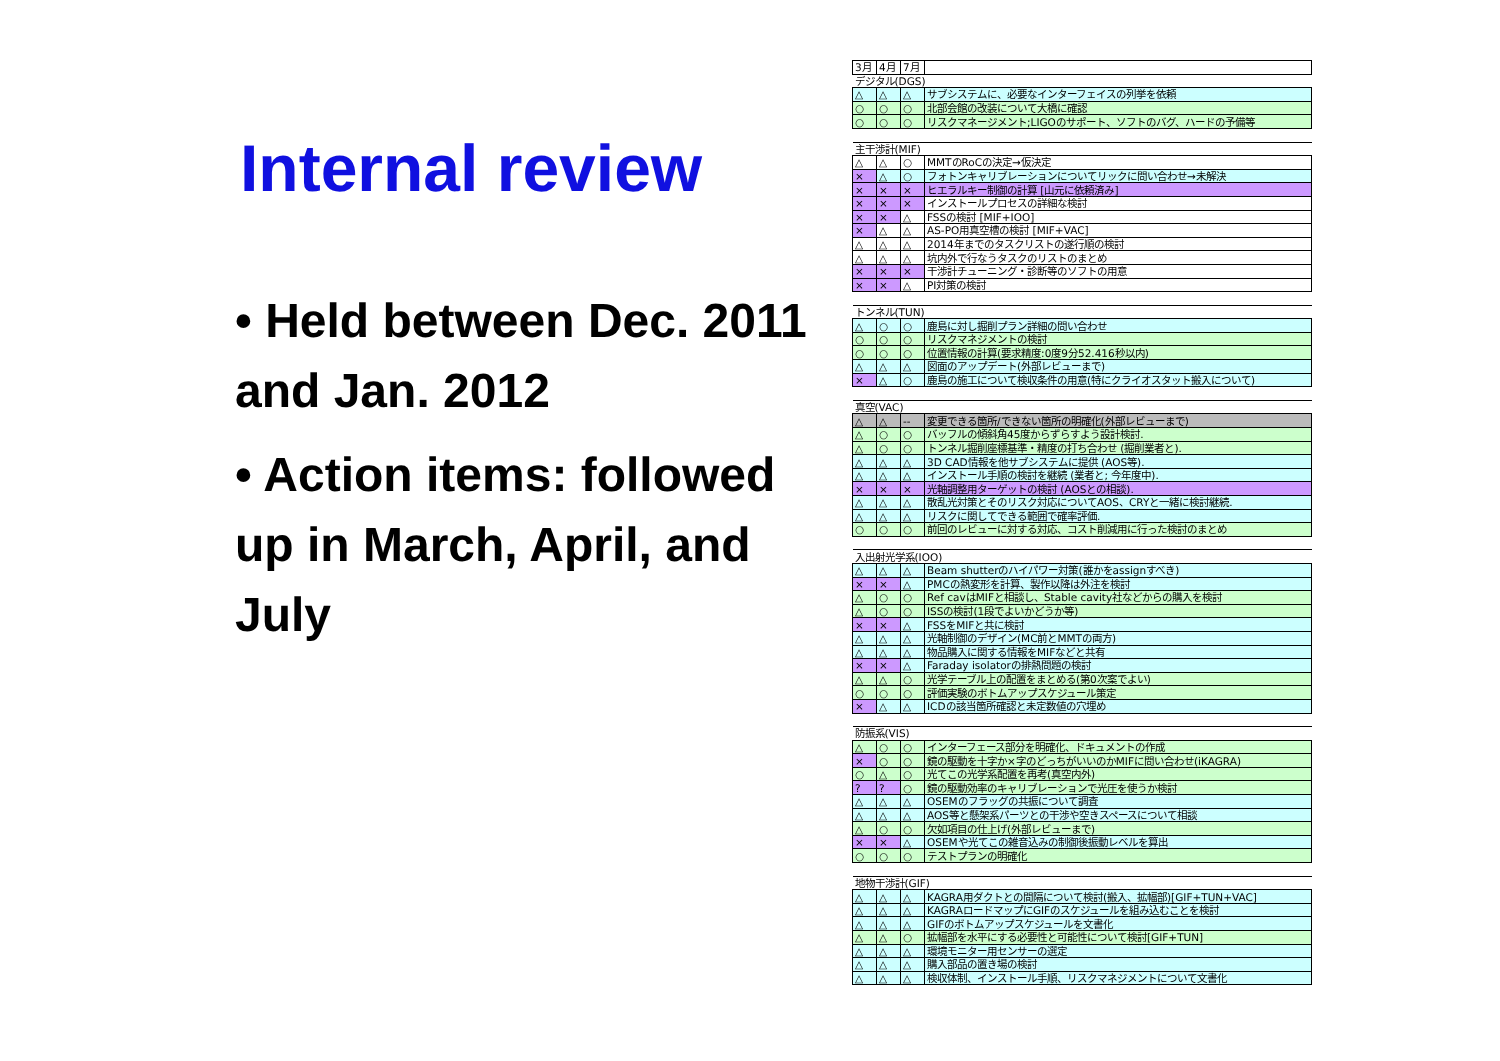Internal review
• Held between Dec. 2011 and Jan. 2012
• Action items: followed up in March, April, and July
| 3月 | 4月 | 7月 | |
| デジタル(DGS) | | | |
| △ | △ | △ | サブシステムに、必要なインターフェイスの列挙を依頼 |
| ○ | ○ | ○ | 北部会館の改装について大橋に確認 |
| ○ | ○ | ○ | リスクマネージメント;LIGOのサポート、ソフトのバグ、ハードの予備等 |
| 主干渉計(MIF) | | | |
| △ | △ | ○ | MMTのRoCの決定→仮決定 |
| × | △ | ○ | フォトンキャリブレーションについてリックに問い合わせ→未解決 |
| × | × | × | ヒエラルキー制御の計算 [山元に依頼済み] |
| × | × | × | インストールプロセスの詳細な検討 |
| × | × | △ | FSSの検討 [MIF+IOO] |
| × | △ | △ | AS-PO用真空槽の検討 [MIF+VAC] |
| △ | △ | △ | 2014年までのタスクリストの遂行順の検討 |
| △ | △ | △ | 坑内外で行なうタスクのリストのまとめ |
| × | × | × | 干渉計チューニング・診断等のソフトの用意 |
| × | × | △ | PI対策の検討 |
| トンネル(TUN) | | | |
| △ | ○ | ○ | 鹿島に対し掘削プラン詳細の問い合わせ |
| ○ | ○ | ○ | リスクマネジメントの検討 |
| ○ | ○ | ○ | 位置情報の計算(要求精度:0度9分52.416秒以内) |
| △ | △ | △ | 図面のアップデート(外部レビューまで) |
| × | △ | ○ | 鹿島の施工について検収条件の用意(特にクライオスタット搬入について) |
| 真空(VAC) | | | |
| △ | △ | -- | 変更できる箇所/できない箇所の明確化(外部レビューまで) |
| △ | ○ | ○ | バッフルの傾斜角45度からずらすよう設計検討. |
| △ | ○ | ○ | トンネル掘削座標基準・精度の打ち合わせ (掘削業者と). |
| △ | △ | △ | 3D CAD情報を他サブシステムに提供 (AOS等). |
| △ | △ | △ | インストール手順の検討を継続 (業者と; 今年度中). |
| × | × | × | 光軸調整用ターゲットの検討 (AOSとの相談). |
| △ | △ | △ | 散乱光対策とそのリスク対応についてAOS、CRYと一緒に検討継続. |
| △ | △ | △ | リスクに関してできる範囲で確率評価. |
| ○ | ○ | ○ | 前回のレビューに対する対応、コスト削減用に行った検討のまとめ |
| 入出射光学系(IOO) | | | |
| △ | △ | △ | Beam shutterのハイパワー対策(誰かをassignすべき) |
| × | × | △ | PMCの熱変形を計算、製作以降は外注を検討 |
| △ | ○ | ○ | Ref cavはMIFと相談し、Stable cavity社などからの購入を検討 |
| △ | ○ | ○ | ISSの検討(1段でよいかどうか等) |
| × | × | △ | FSSをMIFと共に検討 |
| △ | △ | △ | 光軸制御のデザイン(MC前とMMTの両方) |
| △ | △ | △ | 物品購入に関する情報をMIFなどと共有 |
| × | × | △ | Faraday isolatorの排熱問題の検討 |
| △ | △ | ○ | 光学テーブル上の配置をまとめる(第0次案でよい) |
| ○ | ○ | ○ | 評価実験のボトムアップスケジュール策定 |
| × | △ | △ | ICDの該当箇所確認と未定数値の穴埋め |
| 防振系(VIS) | | | |
| △ | ○ | ○ | インターフェース部分を明確化、ドキュメントの作成 |
| × | ○ | ○ | 鏡の駆動を十字か×字のどっちがいいのかMIFに問い合わせ(iKAGRA) |
| ○ | △ | ○ | 光てこの光学系配置を再考(真空内外) |
| ? | ? | ○ | 鏡の駆動効率のキャリブレーションで光圧を使うか検討 |
| △ | △ | △ | OSEMのフラッグの共振について調査 |
| △ | △ | △ | AOS等と懸架系パーツとの干渉や空きスペースについて相談 |
| △ | ○ | ○ | 欠如項目の仕上げ(外部レビューまで) |
| × | × | △ | OSEMや光てこの雑音込みの制御後振動レベルを算出 |
| ○ | ○ | ○ | テストプランの明確化 |
| 地物干渉計(GIF) | | | |
| △ | △ | △ | KAGRA用ダクトとの間隔について検討(搬入、拡幅部)[GIF+TUN+VAC] |
| △ | △ | △ | KAGRAロードマップにGIFのスケジュールを組み込むことを検討 |
| △ | △ | △ | GIFのボトムアップスケジュールを文書化 |
| △ | △ | ○ | 拡幅部を水平にする必要性と可能性について検討[GIF+TUN] |
| △ | △ | △ | 環境モニター用センサーの選定 |
| △ | △ | △ | 購入部品の置き場の検討 |
| △ | △ | △ | 検収体制、インストール手順、リスクマネジメントについて文書化 |